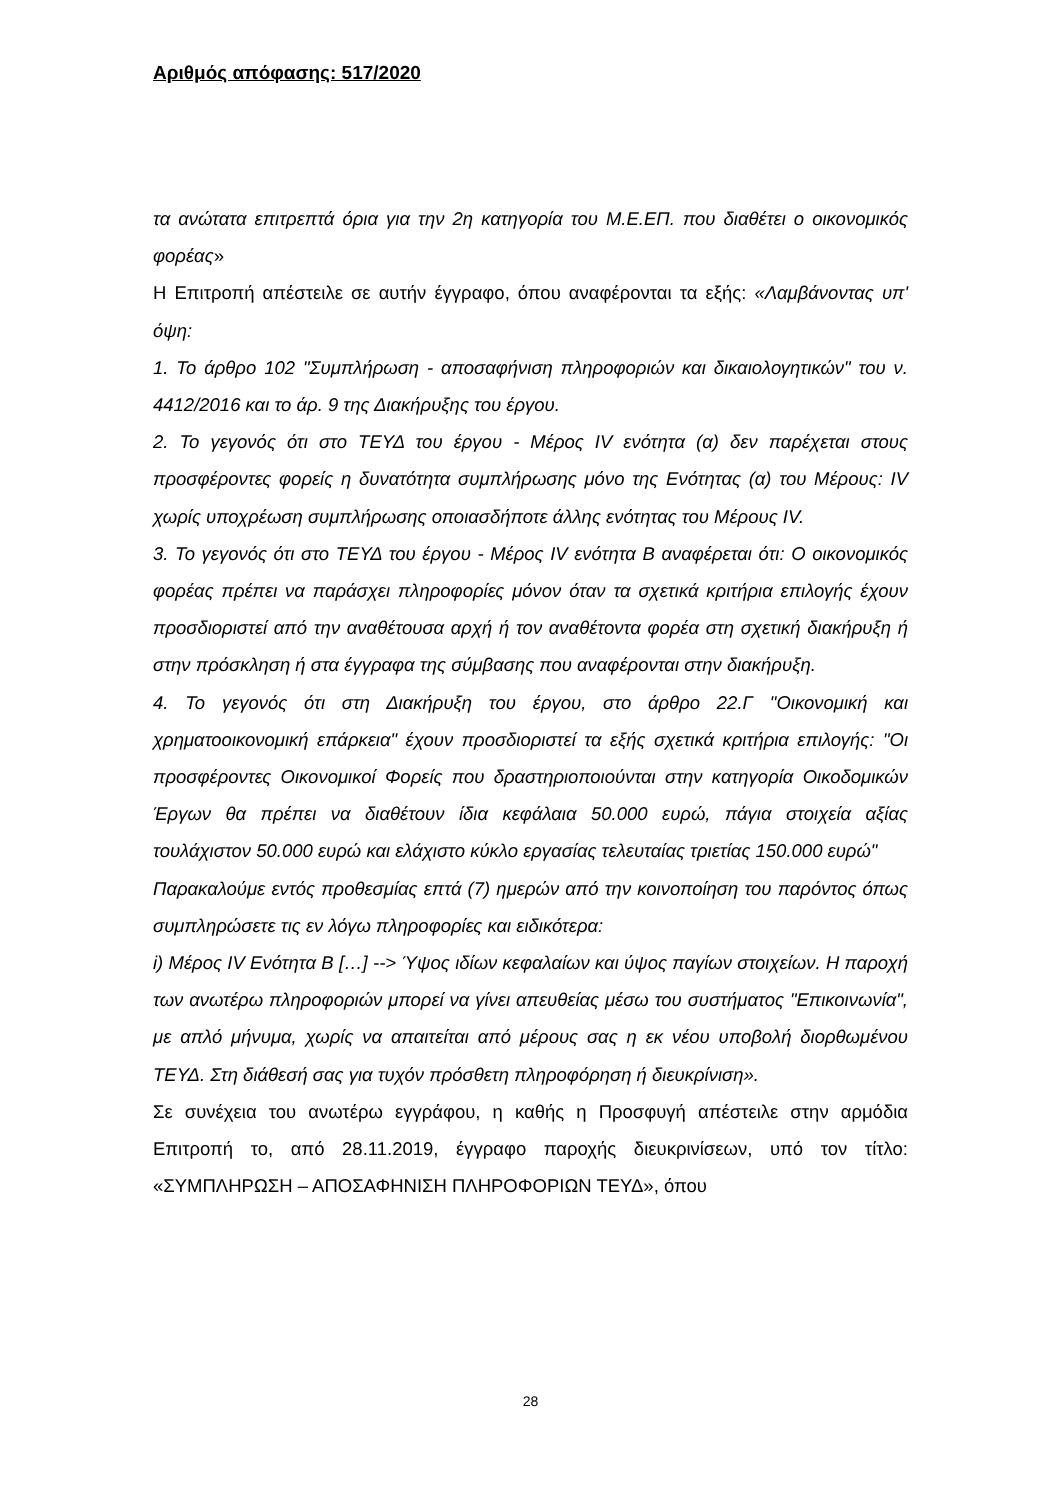Αριθμός απόφασης: 517/2020
τα ανώτατα επιτρεπτά όρια για την 2η κατηγορία του Μ.Ε.ΕΠ. που διαθέτει ο οικονομικός φορέας»
Η Επιτροπή απέστειλε σε αυτήν έγγραφο, όπου αναφέρονται τα εξής: «Λαμβάνοντας υπ' όψη:
1. Το άρθρο 102 "Συμπλήρωση - αποσαφήνιση πληροφοριών και δικαιολογητικών" του ν. 4412/2016 και το άρ. 9 της Διακήρυξης του έργου.
2. Το γεγονός ότι στο ΤΕΥΔ του έργου - Μέρος IV ενότητα (α) δεν παρέχεται στους προσφέροντες φορείς η δυνατότητα συμπλήρωσης μόνο της Ενότητας (α) του Μέρους: IV χωρίς υποχρέωση συμπλήρωσης οποιασδήποτε άλλης ενότητας του Μέρους IV.
3. Το γεγονός ότι στο ΤΕΥΔ του έργου - Μέρος IV ενότητα Β αναφέρεται ότι: Ο οικονομικός φορέας πρέπει να παράσχει πληροφορίες μόνον όταν τα σχετικά κριτήρια επιλογής έχουν προσδιοριστεί από την αναθέτουσα αρχή ή τον αναθέτοντα φορέα στη σχετική διακήρυξη ή στην πρόσκληση ή στα έγγραφα της σύμβασης που αναφέρονται στην διακήρυξη.
4. Το γεγονός ότι στη Διακήρυξη του έργου, στο άρθρο 22.Γ "Οικονομική και χρηματοοικονομική επάρκεια" έχουν προσδιοριστεί τα εξής σχετικά κριτήρια επιλογής: "Οι προσφέροντες Οικονομικοί Φορείς που δραστηριοποιούνται στην κατηγορία Οικοδομικών Έργων θα πρέπει να διαθέτουν ίδια κεφάλαια 50.000 ευρώ, πάγια στοιχεία αξίας τουλάχιστον 50.000 ευρώ και ελάχιστο κύκλο εργασίας τελευταίας τριετίας 150.000 ευρώ"
Παρακαλούμε εντός προθεσμίας επτά (7) ημερών από την κοινοποίηση του παρόντος όπως συμπληρώσετε τις εν λόγω πληροφορίες και ειδικότερα:
i) Μέρος IV Ενότητα Β […] --> Ύψος ιδίων κεφαλαίων και ύψος παγίων στοιχείων. Η παροχή των ανωτέρω πληροφοριών μπορεί να γίνει απευθείας μέσω του συστήματος "Επικοινωνία", με απλό μήνυμα, χωρίς να απαιτείται από μέρους σας η εκ νέου υποβολή διορθωμένου ΤΕΥΔ. Στη διάθεσή σας για τυχόν πρόσθετη πληροφόρηση ή διευκρίνιση».
Σε συνέχεια του ανωτέρω εγγράφου, η καθής η Προσφυγή απέστειλε στην αρμόδια Επιτροπή το, από 28.11.2019, έγγραφο παροχής διευκρινίσεων, υπό τον τίτλο: «ΣΥΜΠΛΗΡΩΣΗ – ΑΠΟΣΑΦΗΝΙΣΗ ΠΛΗΡΟΦΟΡΙΩΝ ΤΕΥΔ», όπου
28